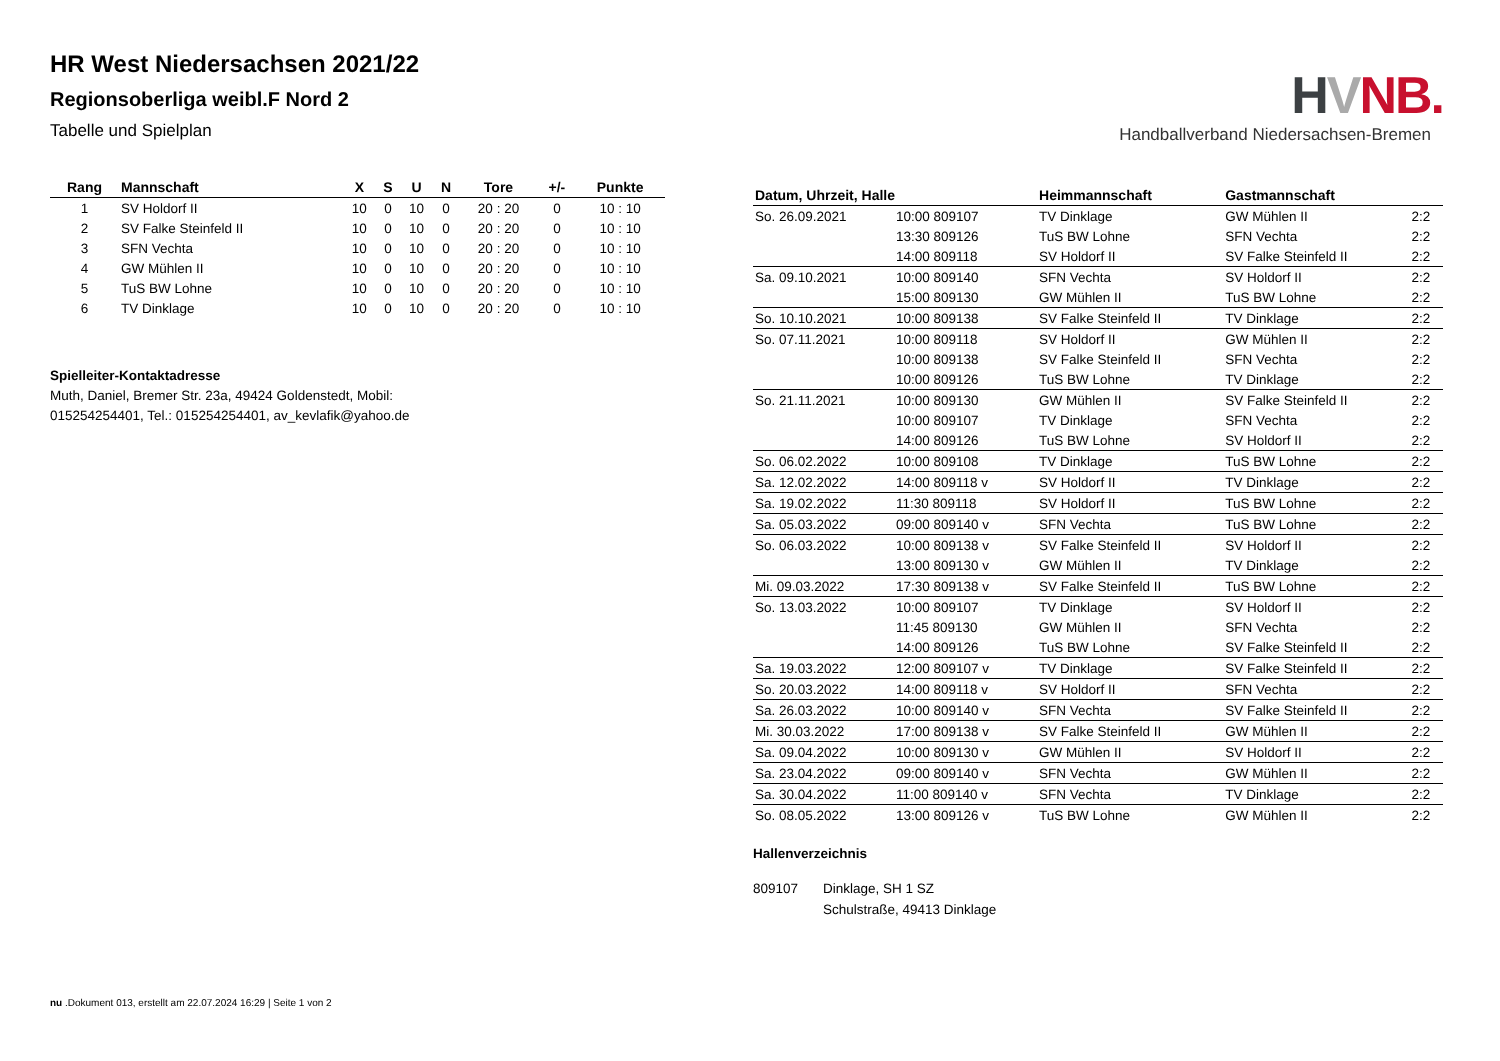HR West Niedersachsen 2021/22
Regionsoberliga weibl.F Nord 2
Tabelle und Spielplan
| Rang | Mannschaft | X | S | U | N | Tore | +/- | Punkte |
| --- | --- | --- | --- | --- | --- | --- | --- | --- |
| 1 | SV Holdorf II | 10 | 0 | 10 | 0 | 20 : 20 | 0 | 10 : 10 |
| 2 | SV Falke Steinfeld II | 10 | 0 | 10 | 0 | 20 : 20 | 0 | 10 : 10 |
| 3 | SFN Vechta | 10 | 0 | 10 | 0 | 20 : 20 | 0 | 10 : 10 |
| 4 | GW Mühlen II | 10 | 0 | 10 | 0 | 20 : 20 | 0 | 10 : 10 |
| 5 | TuS BW Lohne | 10 | 0 | 10 | 0 | 20 : 20 | 0 | 10 : 10 |
| 6 | TV Dinklage | 10 | 0 | 10 | 0 | 20 : 20 | 0 | 10 : 10 |
Spielleiter-Kontaktadresse
Muth, Daniel, Bremer Str. 23a, 49424 Goldenstedt, Mobil: 015254254401, Tel.: 015254254401, av_kevlafik@yahoo.de
HVNB.
Handballverband Niedersachsen-Bremen
| Datum, Uhrzeit, Halle | | Heimmannschaft | Gastmannschaft | |
| --- | --- | --- | --- | --- |
| So. 26.09.2021 | 10:00 809107 | TV Dinklage | GW Mühlen II | 2:2 |
| | 13:30 809126 | TuS BW Lohne | SFN Vechta | 2:2 |
| | 14:00 809118 | SV Holdorf II | SV Falke Steinfeld II | 2:2 |
| Sa. 09.10.2021 | 10:00 809140 | SFN Vechta | SV Holdorf II | 2:2 |
| | 15:00 809130 | GW Mühlen II | TuS BW Lohne | 2:2 |
| So. 10.10.2021 | 10:00 809138 | SV Falke Steinfeld II | TV Dinklage | 2:2 |
| So. 07.11.2021 | 10:00 809118 | SV Holdorf II | GW Mühlen II | 2:2 |
| | 10:00 809138 | SV Falke Steinfeld II | SFN Vechta | 2:2 |
| | 10:00 809126 | TuS BW Lohne | TV Dinklage | 2:2 |
| So. 21.11.2021 | 10:00 809130 | GW Mühlen II | SV Falke Steinfeld II | 2:2 |
| | 10:00 809107 | TV Dinklage | SFN Vechta | 2:2 |
| | 14:00 809126 | TuS BW Lohne | SV Holdorf II | 2:2 |
| So. 06.02.2022 | 10:00 809108 | TV Dinklage | TuS BW Lohne | 2:2 |
| Sa. 12.02.2022 | 14:00 809118 v | SV Holdorf II | TV Dinklage | 2:2 |
| Sa. 19.02.2022 | 11:30 809118 | SV Holdorf II | TuS BW Lohne | 2:2 |
| Sa. 05.03.2022 | 09:00 809140 v | SFN Vechta | TuS BW Lohne | 2:2 |
| So. 06.03.2022 | 10:00 809138 v | SV Falke Steinfeld II | SV Holdorf II | 2:2 |
| | 13:00 809130 v | GW Mühlen II | TV Dinklage | 2:2 |
| Mi. 09.03.2022 | 17:30 809138 v | SV Falke Steinfeld II | TuS BW Lohne | 2:2 |
| So. 13.03.2022 | 10:00 809107 | TV Dinklage | SV Holdorf II | 2:2 |
| | 11:45 809130 | GW Mühlen II | SFN Vechta | 2:2 |
| | 14:00 809126 | TuS BW Lohne | SV Falke Steinfeld II | 2:2 |
| Sa. 19.03.2022 | 12:00 809107 v | TV Dinklage | SV Falke Steinfeld II | 2:2 |
| So. 20.03.2022 | 14:00 809118 v | SV Holdorf II | SFN Vechta | 2:2 |
| Sa. 26.03.2022 | 10:00 809140 v | SFN Vechta | SV Falke Steinfeld II | 2:2 |
| Mi. 30.03.2022 | 17:00 809138 v | SV Falke Steinfeld II | GW Mühlen II | 2:2 |
| Sa. 09.04.2022 | 10:00 809130 v | GW Mühlen II | SV Holdorf II | 2:2 |
| Sa. 23.04.2022 | 09:00 809140 v | SFN Vechta | GW Mühlen II | 2:2 |
| Sa. 30.04.2022 | 11:00 809140 v | SFN Vechta | TV Dinklage | 2:2 |
| So. 08.05.2022 | 13:00 809126 v | TuS BW Lohne | GW Mühlen II | 2:2 |
Hallenverzeichnis
809107 Dinklage, SH 1 SZ
Schulstraße, 49413 Dinklage
nu .Dokument 013, erstellt am 22.07.2024 16:29 | Seite 1 von 2